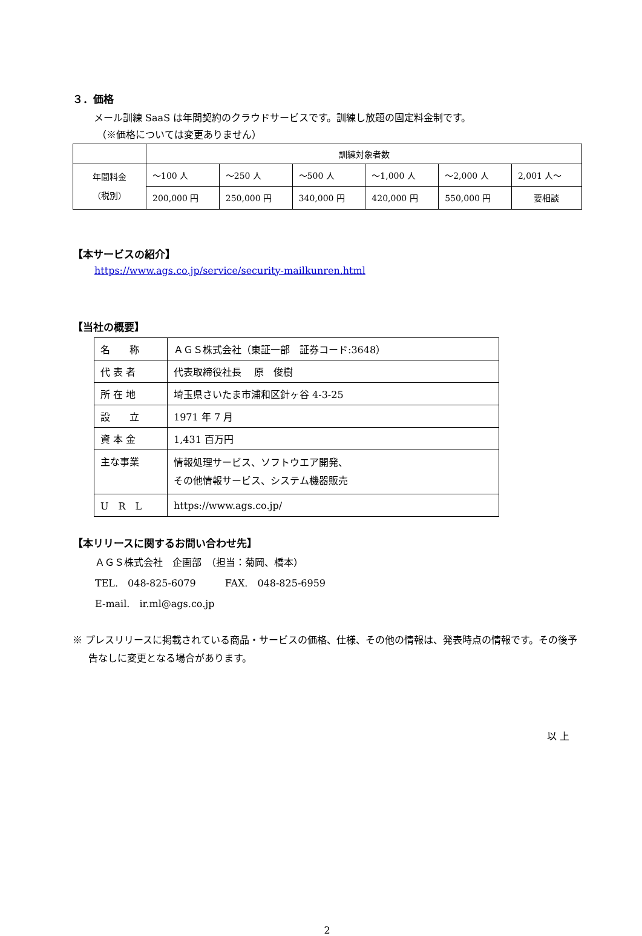３．価格
メール訓練 SaaS は年間契約のクラウドサービスです。訓練し放題の固定料金制です。
（※価格については変更ありません）
| | 訓練対象者数 | | | | | |
| 年間料金 （税別） | ～100 人 | ～250 人 | ～500 人 | ～1,000 人 | ～2,000 人 | 2,001 人～ |
| | 200,000 円 | 250,000 円 | 340,000 円 | 420,000 円 | 550,000 円 | 要相談 |
【本サービスの紹介】
https://www.ags.co.jp/service/security-mailkunren.html
【当社の概要】
| 名 称 | ＡＧＳ株式会社（東証一部 証券コード:3648） |
| 代 表 者 | 代表取締役社長 原 俊樹 |
| 所 在 地 | 埼玉県さいたま市浦和区針ヶ谷 4-3-25 |
| 設 立 | 1971 年 7 月 |
| 資 本 金 | 1,431 百万円 |
| 主な事業 | 情報処理サービス、ソフトウエア開発、 その他情報サービス、システム機器販売 |
| U R L | https://www.ags.co.jp/ |
【本リリースに関するお問い合わせ先】
ＡＧＳ株式会社　企画部　（担当：菊岡、橋本）
TEL.　048-825-6079　　　FAX.　048-825-6959
E-mail.　ir.ml@ags.co.jp
※ プレスリリースに掲載されている商品・サービスの価格、仕様、その他の情報は、発表時点の情報です。その後予告なしに変更となる場合があります。
以 上
2